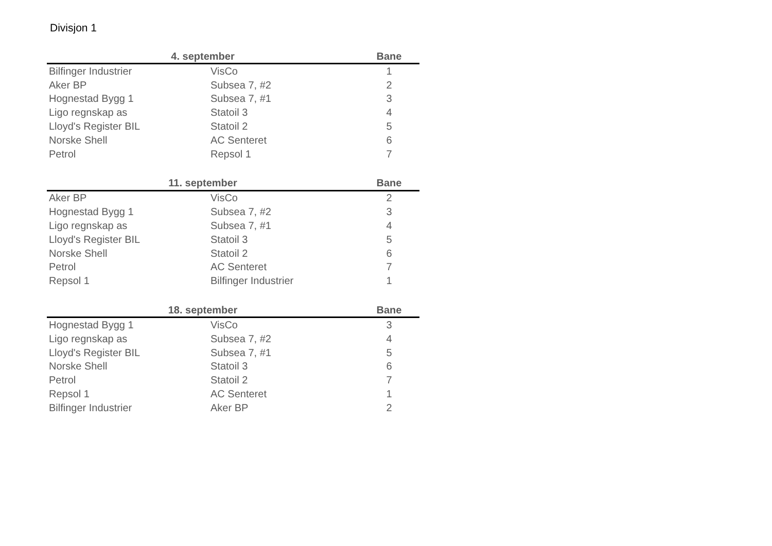Divisjon 1
| 4. september | | Bane |
| --- | --- | --- |
| Bilfinger Industrier | VisCo | 1 |
| Aker BP | Subsea 7, #2 | 2 |
| Hognestad Bygg 1 | Subsea 7, #1 | 3 |
| Ligo regnskap as | Statoil 3 | 4 |
| Lloyd's Register BIL | Statoil 2 | 5 |
| Norske Shell | AC Senteret | 6 |
| Petrol | Repsol 1 | 7 |
| 11. september | | Bane |
| --- | --- | --- |
| Aker BP | VisCo | 2 |
| Hognestad Bygg 1 | Subsea 7, #2 | 3 |
| Ligo regnskap as | Subsea 7, #1 | 4 |
| Lloyd's Register BIL | Statoil 3 | 5 |
| Norske Shell | Statoil 2 | 6 |
| Petrol | AC Senteret | 7 |
| Repsol 1 | Bilfinger Industrier | 1 |
| 18. september | | Bane |
| --- | --- | --- |
| Hognestad Bygg 1 | VisCo | 3 |
| Ligo regnskap as | Subsea 7, #2 | 4 |
| Lloyd's Register BIL | Subsea 7, #1 | 5 |
| Norske Shell | Statoil 3 | 6 |
| Petrol | Statoil 2 | 7 |
| Repsol 1 | AC Senteret | 1 |
| Bilfinger Industrier | Aker BP | 2 |